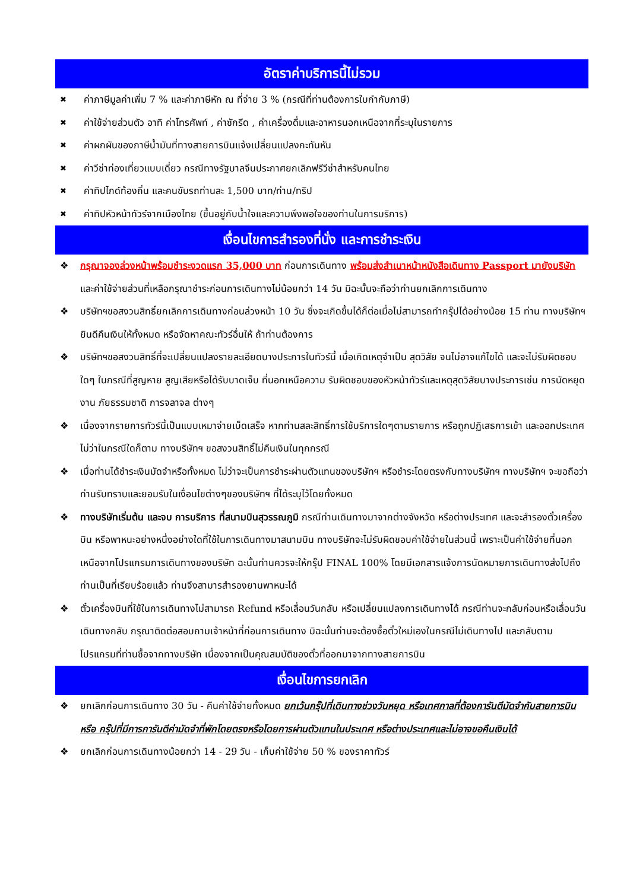อัตราค่าบริการนี้ไม่รวม
✖ ค่าภาษีมูลค่าเพิ่ม 7 % และค่าภาษีหัก ณ ที่จ่าย 3 % (กรณีที่ท่านต้องการใบกำกับภาษี)
✖ ค่าใช้จ่ายส่วนตัว อาทิ ค่าโทรศัพท์ , ค่าซักรีด , ค่าเครื่องดื่มและอาหารนอกเหนือจากที่ระบุในรายการ
✖ ค่าผกผันของภาษีน้ำมันที่ทางสายการบินแจ้งเปลี่ยนแปลงกะทันหัน
✖ ค่าวีซ่าท่องเที่ยวแบบเดี่ยว กรณีทางรัฐบาลจีนประกาศยกเลิกฟรีวีซ่าสำหรับคนไทย
✖ ค่าทิปไกด์ท้องถิ่น และคนขับรถท่านละ 1,500 บาท/ท่าน/ทริป
✖ ค่าทิปหัวหน้าทัวร์จากเมืองไทย (ขึ้นอยู่กับน้ำใจและความพึงพอใจของท่านในการบริการ)
เงื่อนไขการสำรองที่นั่ง และการชำระเงิน
❖ กรุณาจองล่วงหน้าพร้อมชำระงวดแรก 35,000 บาท ก่อนการเดินทาง พร้อมส่งสำเนาหน้าหนังสือเดินทาง Passport มายังบริษัท และค่าใช้จ่ายส่วนที่เหลือกรุณาชำระก่อนการเดินทางไม่น้อยกว่า 14 วัน มิฉะนั้นจะถือว่าท่านยกเลิกการเดินทาง
❖ บริษัทฯขอสงวนสิทธิ์ยกเลิกการเดินทางก่อนล่วงหน้า 10 วัน ซึ่งจะเกิดขึ้นได้ก็ต่อเมื่อไม่สามารถทำกรุ๊ปได้อย่างน้อย 15 ท่าน ทางบริษัทฯ ยินดีคืนเงินให้ทั้งหมด หรือจัดหาคณะทัวร์อื่นให้ ถ้าท่านต้องการ
❖ บริษัทฯขอสงวนสิทธิ์ที่จะเปลี่ยนแปลงรายละเอียดบางประการในทัวร์นี้ เมื่อเกิดเหตุจำเป็น สุดวิสัย จนไม่อาจแก้ไขได้ และจะไม่รับผิดชอบใดๆ ในกรณีที่สูญหาย สูญเสียหรือได้รับบาดเจ็บ ที่นอกเหนือความ รับผิดชอบของหัวหน้าทัวร์และเหตุสุดวิสัยบางประการเช่น การนัดหยุดงาน ภัยธรรมชาติ การจลาจล ต่างๆ
❖ เนื่องจากรายการทัวร์นี้เป็นแบบเหมาจ่ายเบ็ดเสร็จ หากท่านสละสิทธิ์การใช้บริการใดๆตามรายการ หรือถูกปฏิเสธการเข้า และออกประเทศไม่ว่าในกรณีใดก็ตาม ทางบริษัทฯ ขอสงวนสิทธิ์ไม่คืนเงินในทุกกรณี
❖ เมื่อท่านได้ชำระเงินมัดจำหรือทั้งหมด ไม่ว่าจะเป็นการชำระผ่านตัวแทนของบริษัทฯ หรือชำระโดยตรงกับทางบริษัทฯ ทางบริษัทฯ จะขอถือว่าท่านรับทราบและยอมรับในเงื่อนไขต่างๆของบริษัทฯ ที่ได้ระบุไว้โดยทั้งหมด
❖ ทางบริษัทเริ่มต้น และจบ การบริการ ที่สนามบินสุวรรณภูมิ กรณีท่านเดินทางมาจากต่างจังหวัด หรือต่างประเทศ และจะสำรองตั๋วเครื่องบิน หรือพาหนะอย่างหนึ่งอย่างใดที่ใช้ในการเดินทางมาสนามบิน ทางบริษัทจะไม่รับผิดชอบค่าใช้จ่ายในส่วนนี้ เพราะเป็นค่าใช้จ่ายที่นอกเหนือจากโปรแกรมการเดินทางของบริษัท ฉะนั้นท่านควรจะให้กรุ๊ป FINAL 100% โดยมีเอกสารแจ้งการนัดหมายการเดินทางส่งไปถึงท่านเป็นที่เรียบร้อยแล้ว ท่านจึงสามารสำรองยานพาหนะได้
❖ ตั๋วเครื่องบินที่ใช้ในการเดินทางไม่สามารถ Refund หรือเลื่อนวันกลับ หรือเปลี่ยนแปลงการเดินทางได้ กรณีท่านจะกลับก่อนหรือเลื่อนวันเดินทางกลับ กรุณาติดต่อสอบถามเจ้าหน้าที่ก่อนการเดินทาง มิฉะนั้นท่านจะต้องซื้อตั๋วใหม่เองในกรณีไม่เดินทางไป และกลับตามโปรแกรมที่ท่านซื้อจากทางบริษัท เนื่องจากเป็นคุณสมบัติของตั๋วที่ออกมาจากทางสายการบิน
เงื่อนไขการยกเลิก
❖ ยกเลิกก่อนการเดินทาง 30 วัน - คืนค่าใช้จ่ายทั้งหมด ยกเว้นกรุ๊ปที่เดินทางช่วงวันหยุด หรือเทศกาลที่ต้องการันตีมัดจำกับสายการบิน หรือ กรุ๊ปที่มีการการันตีค่ามัดจำที่พักโดยตรงหรือโดยการผ่านตัวแทนในประเทศ หรือต่างประเทศและไม่อาจขอคืนเงินได้
❖ ยกเลิกก่อนการเดินทางน้อยกว่า 14 - 29 วัน - เก็บค่าใช้จ่าย 50 % ของราคาทัวร์